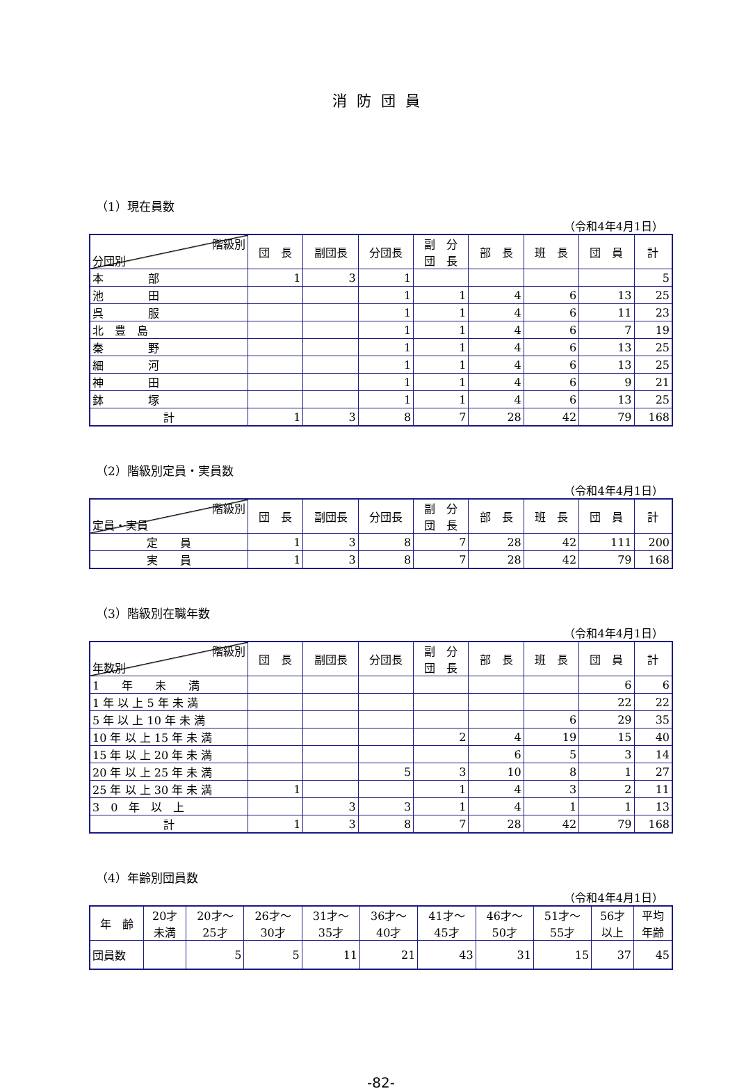消防団員
（1）現在員数
（令和4年4月1日）
| 階級別 分団別 | 団 長 | 副団長 | 分団長 | 副 分 団 長 | 部 長 | 班 長 | 団 員 | 計 |
| --- | --- | --- | --- | --- | --- | --- | --- | --- |
| 本 部 | 1 | 3 | 1 | | | | | 5 |
| 池 田 | | | 1 | 1 | 4 | 6 | 13 | 25 |
| 呉 服 | | | 1 | 1 | 4 | 6 | 11 | 23 |
| 北 豊 島 | | | 1 | 1 | 4 | 6 | 7 | 19 |
| 秦 野 | | | 1 | 1 | 4 | 6 | 13 | 25 |
| 細 河 | | | 1 | 1 | 4 | 6 | 13 | 25 |
| 神 田 | | | 1 | 1 | 4 | 6 | 9 | 21 |
| 鉢 塚 | | | 1 | 1 | 4 | 6 | 13 | 25 |
| 計 | 1 | 3 | 8 | 7 | 28 | 42 | 79 | 168 |
（2）階級別定員・実員数
（令和4年4月1日）
| 階級別 定員・実員 | 団 長 | 副団長 | 分団長 | 副 分 団 長 | 部 長 | 班 長 | 団 員 | 計 |
| --- | --- | --- | --- | --- | --- | --- | --- | --- |
| 定 員 | 1 | 3 | 8 | 7 | 28 | 42 | 111 | 200 |
| 実 員 | 1 | 3 | 8 | 7 | 28 | 42 | 79 | 168 |
（3）階級別在職年数
（令和4年4月1日）
| 階級別 年数別 | 団 長 | 副団長 | 分団長 | 副 分 団 長 | 部 長 | 班 長 | 団 員 | 計 |
| --- | --- | --- | --- | --- | --- | --- | --- | --- |
| 1 年 未 満 | | | | | | | 6 | 6 |
| 1 年 以 上 5 年 未 満 | | | | | | | 22 | 22 |
| 5 年 以 上 10 年 未 満 | | | | | | 6 | 29 | 35 |
| 10 年 以 上 15 年 未 満 | | | | 2 | 4 | 19 | 15 | 40 |
| 15 年 以 上 20 年 未 満 | | | | | 6 | 5 | 3 | 14 |
| 20 年 以 上 25 年 未 満 | | | 5 | 3 | 10 | 8 | 1 | 27 |
| 25 年 以 上 30 年 未 満 | 1 | | | 1 | 4 | 3 | 2 | 11 |
| 3 0 年 以 上 | | 3 | 3 | 1 | 4 | 1 | 1 | 13 |
| 計 | 1 | 3 | 8 | 7 | 28 | 42 | 79 | 168 |
（4）年齢別団員数
（令和4年4月1日）
| 年 齢 | 20才 未満 | 20才～ 25才 | 26才～ 30才 | 31才～ 35才 | 36才～ 40才 | 41才～ 45才 | 46才～ 50才 | 51才～ 55才 | 56才 以上 | 平均 年齢 |
| --- | --- | --- | --- | --- | --- | --- | --- | --- | --- | --- |
| 団員数 | | 5 | 5 | 11 | 21 | 43 | 31 | 15 | 37 | 45 |
-82-